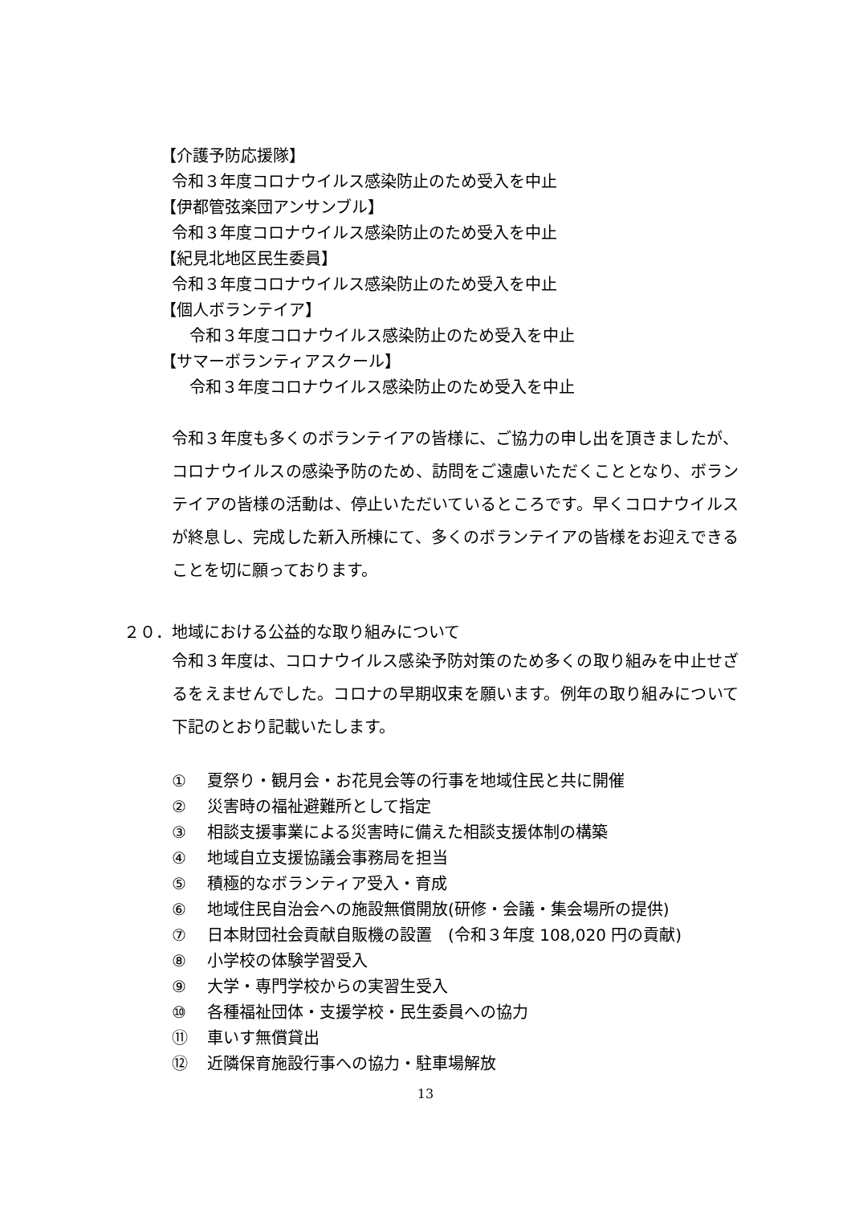【介護予防応援隊】
令和３年度コロナウイルス感染防止のため受入を中止
【伊都管弦楽団アンサンブル】
令和３年度コロナウイルス感染防止のため受入を中止
【紀見北地区民生委員】
令和３年度コロナウイルス感染防止のため受入を中止
【個人ボランテイア】
令和３年度コロナウイルス感染防止のため受入を中止
【サマーボランティアスクール】
令和３年度コロナウイルス感染防止のため受入を中止
令和３年度も多くのボランテイアの皆様に、ご協力の申し出を頂きましたが、コロナウイルスの感染予防のため、訪問をご遠慮いただくこととなり、ボランテイアの皆様の活動は、停止いただいているところです。早くコロナウイルスが終息し、完成した新入所棟にて、多くのボランテイアの皆様をお迎えできることを切に願っております。
２０．地域における公益的な取り組みについて
令和３年度は、コロナウイルス感染予防対策のため多くの取り組みを中止せざるをえませんでした。コロナの早期収束を願います。例年の取り組みについて下記のとおり記載いたします。
① 夏祭り・観月会・お花見会等の行事を地域住民と共に開催
② 災害時の福祉避難所として指定
③ 相談支援事業による災害時に備えた相談支援体制の構築
④ 地域自立支援協議会事務局を担当
⑤ 積極的なボランティア受入・育成
⑥ 地域住民自治会への施設無償開放(研修・会議・集会場所の提供)
⑦ 日本財団社会貢献自販機の設置　(令和３年度 108,020 円の貢献)
⑧ 小学校の体験学習受入
⑨ 大学・専門学校からの実習生受入
⑩ 各種福祉団体・支援学校・民生委員への協力
⑪ 車いす無償貸出
⑫ 近隣保育施設行事への協力・駐車場解放
13